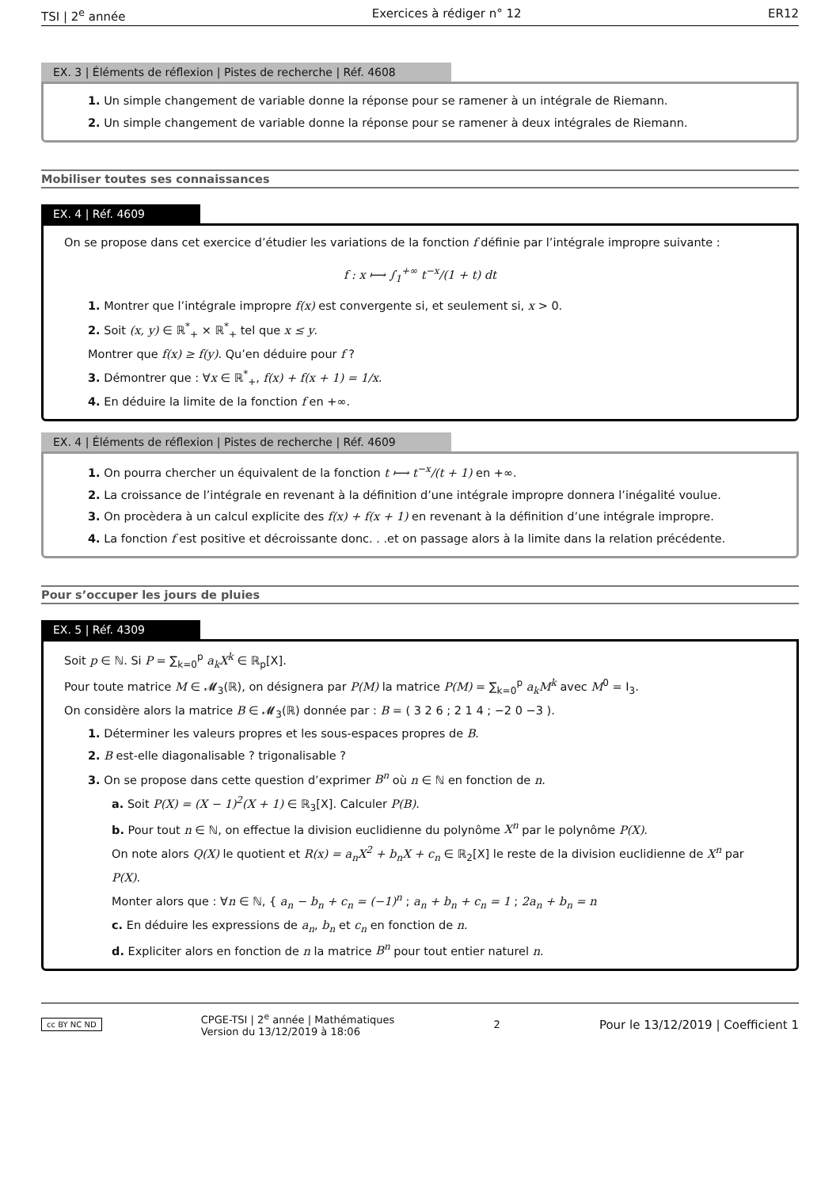TSI | 2<sup>e</sup> année Exercices à rédiger n° 12 ER12
EX. 3 | Éléments de réflexion | Pistes de recherche | Réf. 4608
1. Un simple changement de variable donne la réponse pour se ramener à un intégrale de Riemann.
2. Un simple changement de variable donne la réponse pour se ramener à deux intégrales de Riemann.
Mobiliser toutes ses connaissances
EX. 4 | Réf. 4609
On se propose dans cet exercice d’étudier les variations de la fonction f définie par l’intégrale impropre suivante :
f : x ⟼ ∫<sub>1</sub><sup>+∞</sup> t<sup>−x</sup>/(1 + t) dt
1. Montrer que l’intégrale impropre f(x) est convergente si, et seulement si, x > 0.
2. Soit (x, y) ∈ ℝ<sup>*</sup><sub>+</sub> × ℝ<sup>*</sup><sub>+</sub> tel que x ≤ y.
Montrer que f(x) ≥ f(y). Qu’en déduire pour f ?
3. Démontrer que : ∀x ∈ ℝ<sup>*</sup><sub>+</sub>, f(x) + f(x + 1) = 1/x.
4. En déduire la limite de la fonction f en +∞.
EX. 4 | Éléments de réflexion | Pistes de recherche | Réf. 4609
1. On pourra chercher un équivalent de la fonction t ⟼ t<sup>−x</sup>/(t + 1) en +∞.
2. La croissance de l’intégrale en revenant à la définition d’une intégrale impropre donnera l’inégalité voulue.
3. On procèdera à un calcul explicite des f(x) + f(x + 1) en revenant à la définition d’une intégrale impropre.
4. La fonction f est positive et décroissante donc. . .et on passage alors à la limite dans la relation précédente.
Pour s’occuper les jours de pluies
EX. 5 | Réf. 4309
Soit p ∈ ℕ. Si P = ∑<sub>k=0</sub><sup>p</sup> a<sub>k</sub>X<sup>k</sup> ∈ ℝ<sub>p</sub>[X].
Pour toute matrice M ∈ 𝓜<sub>3</sub>(ℝ), on désignera par P(M) la matrice P(M) = ∑<sub>k=0</sub><sup>p</sup> a<sub>k</sub>M<sup>k</sup> avec M<sup>0</sup> = I<sub>3</sub>.
On considère alors la matrice B ∈ 𝓜<sub>3</sub>(ℝ) donnée par : B = ( 3 2 6 ; 2 1 4 ; −2 0 −3 ).
1. Déterminer les valeurs propres et les sous-espaces propres de B.
2. B est-elle diagonalisable ? trigonalisable ?
3. On se propose dans cette question d’exprimer B<sup>n</sup> où n ∈ ℕ en fonction de n.
a. Soit P(X) = (X − 1)<sup>2</sup>(X + 1) ∈ ℝ<sub>3</sub>[X]. Calculer P(B).
b. Pour tout n ∈ ℕ, on effectue la division euclidienne du polynôme X<sup>n</sup> par le polynôme P(X).
On note alors Q(X) le quotient et R(x) = a<sub>n</sub>X<sup>2</sup> + b<sub>n</sub>X + c<sub>n</sub> ∈ ℝ<sub>2</sub>[X] le reste de la division euclidienne de X<sup>n</sup> par P(X).
Monter alors que : ∀n ∈ ℕ, { a<sub>n</sub> − b<sub>n</sub> + c<sub>n</sub> = (−1)<sup>n</sup> ; a<sub>n</sub> + b<sub>n</sub> + c<sub>n</sub> = 1 ; 2a<sub>n</sub> + b<sub>n</sub> = n
c. En déduire les expressions de a<sub>n</sub>, b<sub>n</sub> et c<sub>n</sub> en fonction de n.
d. Expliciter alors en fonction de n la matrice B<sup>n</sup> pour tout entier naturel n.
cc BY NC ND CPGE-TSI | 2<sup>e</sup> année | Mathématiques
Version du 13/12/2019 à 18:06 2 Pour le 13/12/2019 | Coefficient 1